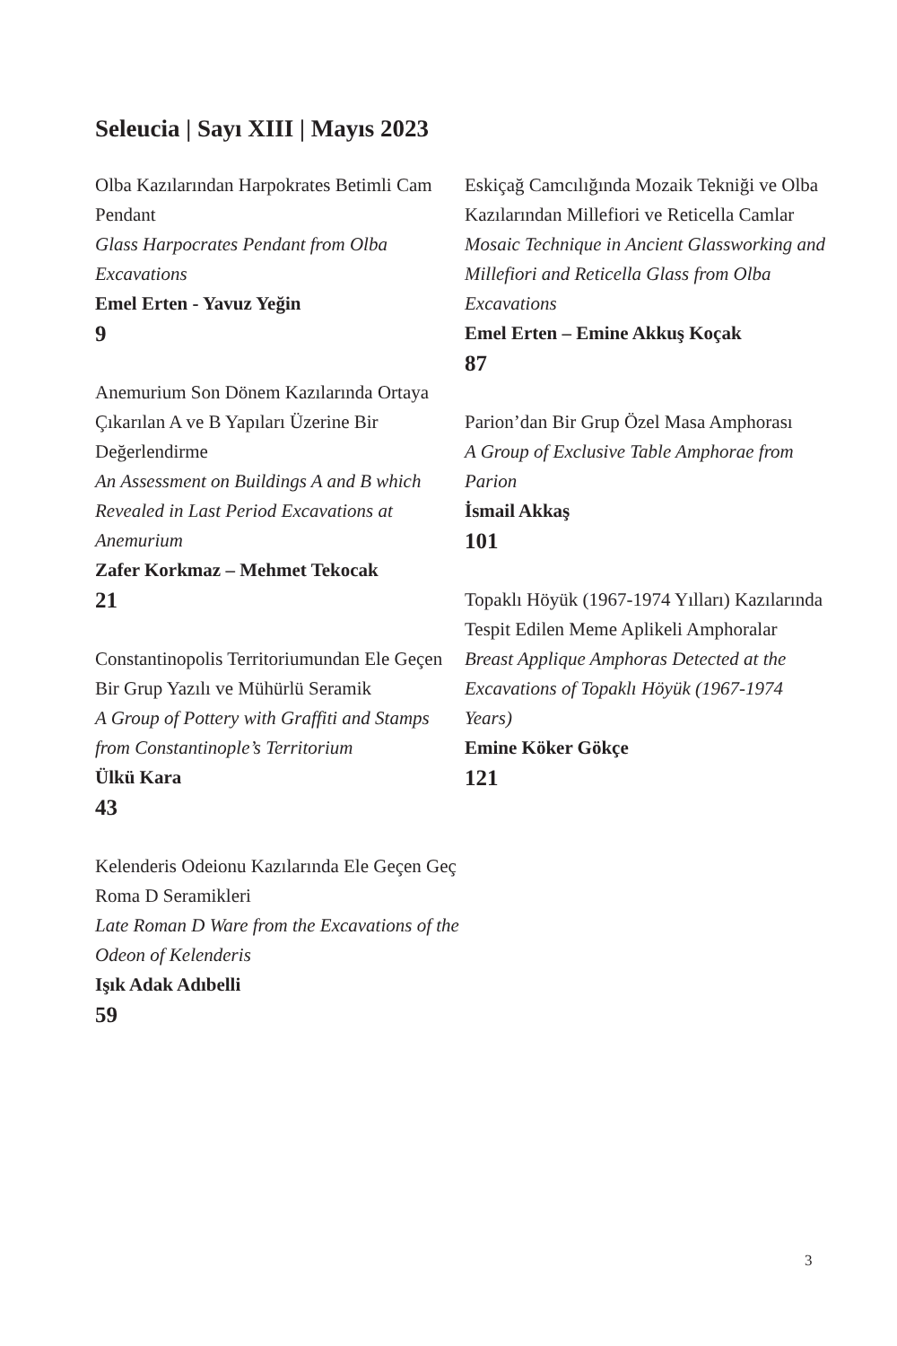Seleucia | Sayı XIII | Mayıs 2023
Olba Kazılarından Harpokrates Betimli Cam Pendant
Glass Harpocrates Pendant from Olba Excavations
Emel Erten - Yavuz Yeğin
9
Anemurium Son Dönem Kazılarında Ortaya Çıkarılan A ve B Yapıları Üzerine Bir Değerlendirme
An Assessment on Buildings A and B which Revealed in Last Period Excavations at Anemurium
Zafer Korkmaz – Mehmet Tekocak
21
Constantinopolis Territoriumundan Ele Geçen Bir Grup Yazılı ve Mühürlü Seramik
A Group of Pottery with Graffiti and Stamps from Constantinople’s Territorium
Ülkü Kara
43
Kelenderis Odeionu Kazılarında Ele Geçen Geç Roma D Seramikleri
Late Roman D Ware from the Excavations of the Odeon of Kelenderis
Işık Adak Adıbelli
59
Eskiçağ Camcılığında Mozaik Tekniği ve Olba Kazılarından Millefiori ve Reticella Camlar
Mosaic Technique in Ancient Glassworking and Millefiori and Reticella Glass from Olba Excavations
Emel Erten – Emine Akkuş Koçak
87
Parion’dan Bir Grup Özel Masa Amphorası
A Group of Exclusive Table Amphorae from Parion
İsmail Akkaş
101
Topaklı Höyük (1967-1974 Yılları) Kazılarında Tespit Edilen Meme Aplikeli Amphoralar
Breast Applique Amphoras Detected at the Excavations of Topaklı Höyük (1967-1974 Years)
Emine Köker Gökçe
121
3